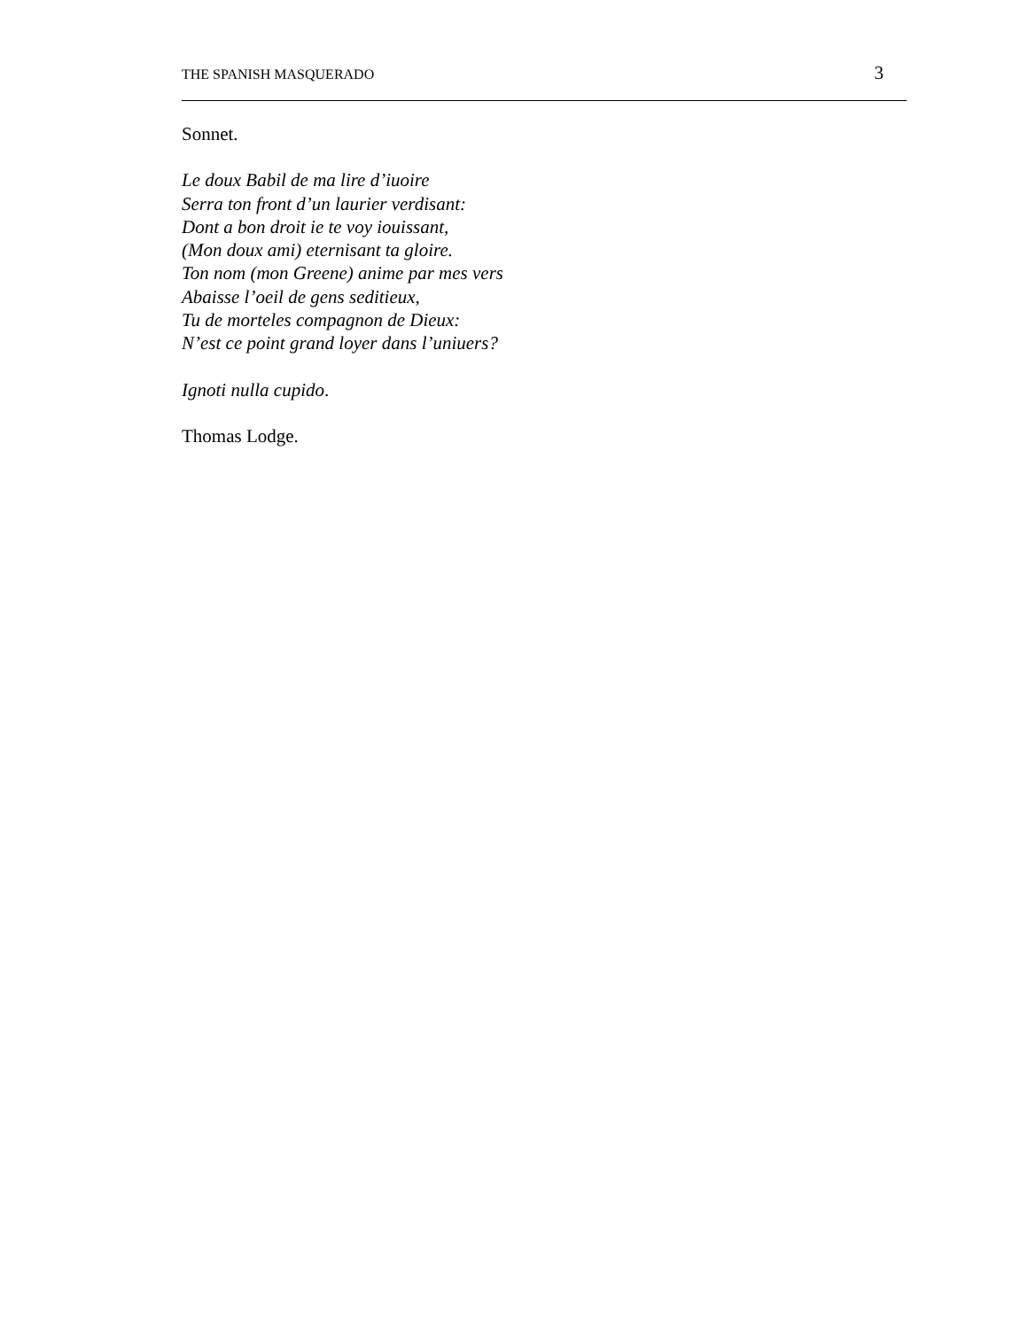THE SPANISH MASQUERADO 3
Sonnet.
Le doux Babil de ma lire d’iuoire
Serra ton front d’un laurier verdisant:
Dont a bon droit ie te voy iouissant,
(Mon doux ami) eternisant ta gloire.
Ton nom (mon Greene) anime par mes vers
Abaisse l’oeil de gens seditieux,
Tu de morteles compagnon de Dieux:
N’est ce point grand loyer dans l’uniuers?
Ignoti nulla cupido.
Thomas Lodge.